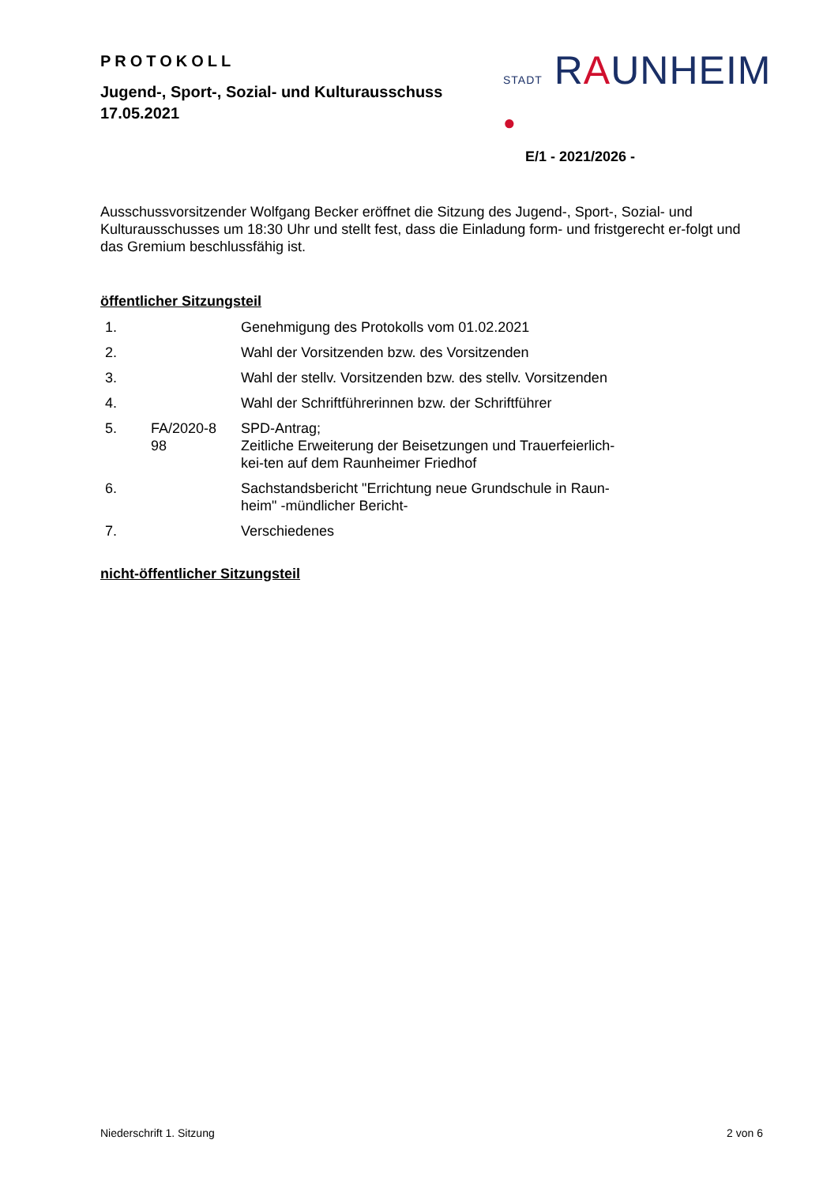PROTOKOLL
Jugend-, Sport-, Sozial- und Kulturausschuss
17.05.2021
STADT RAUNHEIM ●
E/1 - 2021/2026 -
Ausschussvorsitzender Wolfgang Becker eröffnet die Sitzung des Jugend-, Sport-, Sozial- und Kulturausschusses um 18:30 Uhr und stellt fest, dass die Einladung form- und fristgerecht er-folgt und das Gremium beschlussfähig ist.
öffentlicher Sitzungsteil
| 1. | | Genehmigung des Protokolls vom 01.02.2021 |
| 2. | | Wahl der Vorsitzenden bzw. des Vorsitzenden |
| 3. | | Wahl der stellv. Vorsitzenden bzw. des stellv. Vorsitzenden |
| 4. | | Wahl der Schriftführerinnen bzw. der Schriftführer |
| 5. | FA/2020-8 98 | SPD-Antrag; Zeitliche Erweiterung der Beisetzungen und Trauerfeierlich- kei-ten auf dem Raunheimer Friedhof |
| 6. | | Sachstandsbericht "Errichtung neue Grundschule in Raun- heim" -mündlicher Bericht- |
| 7. | | Verschiedenes |
nicht-öffentlicher Sitzungsteil
Niederschrift 1. Sitzung 2 von 6